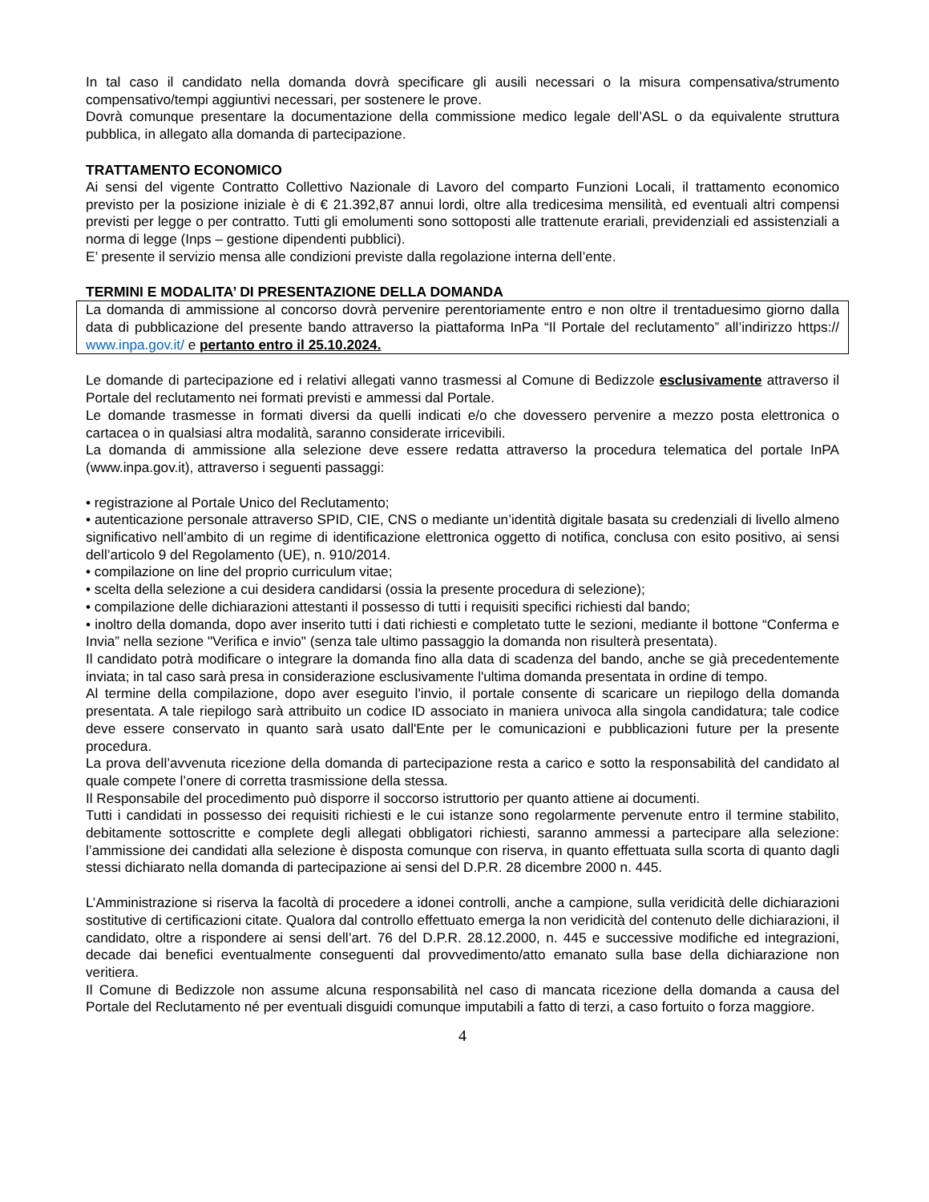In tal caso il candidato nella domanda dovrà specificare gli ausili necessari o la misura compensativa/strumento compensativo/tempi aggiuntivi necessari, per sostenere le prove.
Dovrà comunque presentare la documentazione della commissione medico legale dell’ASL o da equivalente struttura pubblica, in allegato alla domanda di partecipazione.
TRATTAMENTO ECONOMICO
Ai sensi del vigente Contratto Collettivo Nazionale di Lavoro del comparto Funzioni Locali, il trattamento economico previsto per la posizione iniziale è di € 21.392,87 annui lordi, oltre alla tredicesima mensilità, ed eventuali altri compensi previsti per legge o per contratto. Tutti gli emolumenti sono sottoposti alle trattenute erariali, previdenziali ed assistenziali a norma di legge (Inps – gestione dipendenti pubblici).
E’ presente il servizio mensa alle condizioni previste dalla regolazione interna dell’ente.
TERMINI E MODALITA’ DI PRESENTAZIONE DELLA DOMANDA
La domanda di ammissione al concorso dovrà pervenire perentoriamente entro e non oltre il trentaduesimo giorno dalla data di pubblicazione del presente bando attraverso la piattaforma InPa “Il Portale del reclutamento” all’indirizzo https:// www.inpa.gov.it/ e pertanto entro il 25.10.2024.
Le domande di partecipazione ed i relativi allegati vanno trasmessi al Comune di Bedizzole esclusivamente attraverso il Portale del reclutamento nei formati previsti e ammessi dal Portale.
Le domande trasmesse in formati diversi da quelli indicati e/o che dovessero pervenire a mezzo posta elettronica o cartacea o in qualsiasi altra modalità, saranno considerate irricevibili.
La domanda di ammissione alla selezione deve essere redatta attraverso la procedura telematica del portale InPA (www.inpa.gov.it), attraverso i seguenti passaggi:
• registrazione al Portale Unico del Reclutamento;
• autenticazione personale attraverso SPID, CIE, CNS o mediante un’identità digitale basata su credenziali di livello almeno significativo nell’ambito di un regime di identificazione elettronica oggetto di notifica, conclusa con esito positivo, ai sensi dell’articolo 9 del Regolamento (UE), n. 910/2014.
• compilazione on line del proprio curriculum vitae;
• scelta della selezione a cui desidera candidarsi (ossia la presente procedura di selezione);
• compilazione delle dichiarazioni attestanti il possesso di tutti i requisiti specifici richiesti dal bando;
• inoltro della domanda, dopo aver inserito tutti i dati richiesti e completato tutte le sezioni, mediante il bottone “Conferma e Invia” nella sezione "Verifica e invio" (senza tale ultimo passaggio la domanda non risulterà presentata).
Il candidato potrà modificare o integrare la domanda fino alla data di scadenza del bando, anche se già precedentemente inviata; in tal caso sarà presa in considerazione esclusivamente l'ultima domanda presentata in ordine di tempo.
Al termine della compilazione, dopo aver eseguito l'invio, il portale consente di scaricare un riepilogo della domanda presentata. A tale riepilogo sarà attribuito un codice ID associato in maniera univoca alla singola candidatura; tale codice deve essere conservato in quanto sarà usato dall'Ente per le comunicazioni e pubblicazioni future per la presente procedura.
La prova dell’avvenuta ricezione della domanda di partecipazione resta a carico e sotto la responsabilità del candidato al quale compete l’onere di corretta trasmissione della stessa.
Il Responsabile del procedimento può disporre il soccorso istruttorio per quanto attiene ai documenti.
Tutti i candidati in possesso dei requisiti richiesti e le cui istanze sono regolarmente pervenute entro il termine stabilito, debitamente sottoscritte e complete degli allegati obbligatori richiesti, saranno ammessi a partecipare alla selezione: l’ammissione dei candidati alla selezione è disposta comunque con riserva, in quanto effettuata sulla scorta di quanto dagli stessi dichiarato nella domanda di partecipazione ai sensi del D.P.R. 28 dicembre 2000 n. 445.
L’Amministrazione si riserva la facoltà di procedere a idonei controlli, anche a campione, sulla veridicità delle dichiarazioni sostitutive di certificazioni citate. Qualora dal controllo effettuato emerga la non veridicità del contenuto delle dichiarazioni, il candidato, oltre a rispondere ai sensi dell’art. 76 del D.P.R. 28.12.2000, n. 445 e successive modifiche ed integrazioni, decade dai benefici eventualmente conseguenti dal provvedimento/atto emanato sulla base della dichiarazione non veritiera.
Il Comune di Bedizzole non assume alcuna responsabilità nel caso di mancata ricezione della domanda a causa del Portale del Reclutamento né per eventuali disguidi comunque imputabili a fatto di terzi, a caso fortuito o forza maggiore.
4